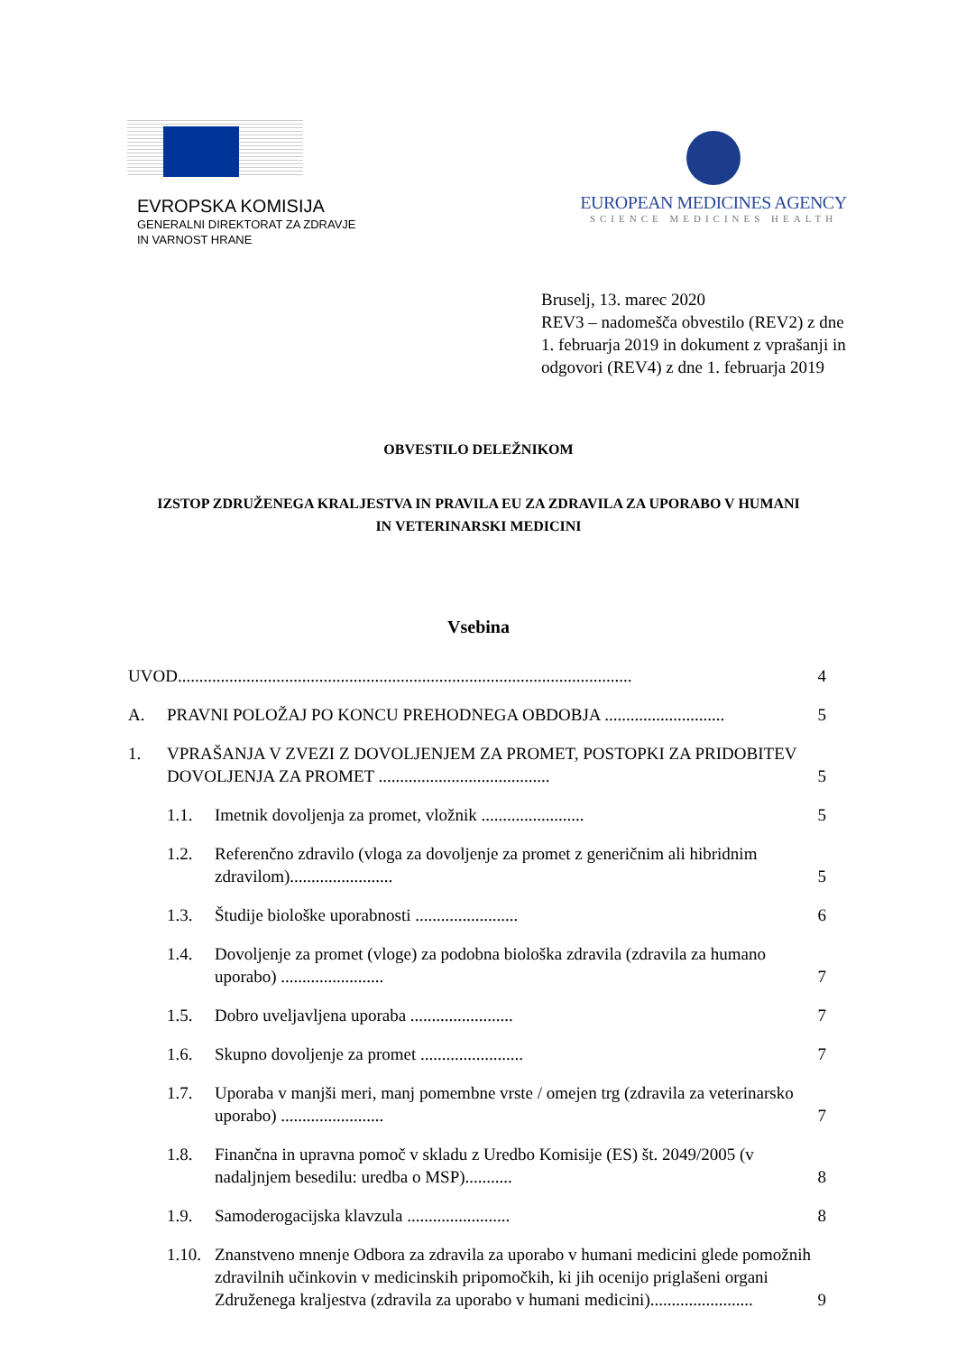EVROPSKA KOMISIJA
GENERALNI DIREKTORAT ZA ZDRAVJE
IN VARNOST HRANE
EUROPEAN MEDICINES AGENCY
SCIENCE MEDICINES HEALTH
Bruselj, 13. marec 2020
REV3 – nadomešča obvestilo (REV2) z dne 1. februarja 2019 in dokument z vprašanji in odgovori (REV4) z dne 1. februarja 2019
OBVESTILO DELEŽNIKOM
IZSTOP ZDRUŽENEGA KRALJESTVA IN PRAVILA EU ZA ZDRAVILA ZA UPORABO V HUMANI IN VETERINARSKI MEDICINI
Vsebina
UVOD.......................................................................................................... 4
A. PRAVNI POLOŽAJ PO KONCU PREHODNEGA OBDOBJA ............................ 5
1. VPRAŠANJA V ZVEZI Z DOVOLJENJEM ZA PROMET, POSTOPKI ZA PRIDOBITEV DOVOLJENJA ZA PROMET ........................................ 5
1.1. Imetnik dovoljenja za promet, vložnik ........................ 5
1.2. Referenčno zdravilo (vloga za dovoljenje za promet z generičnim ali hibridnim zdravilom)........................ 5
1.3. Študije biološke uporabnosti ........................ 6
1.4. Dovoljenje za promet (vloge) za podobna biološka zdravila (zdravila za humano uporabo) ........................ 7
1.5. Dobro uveljavljena uporaba ........................ 7
1.6. Skupno dovoljenje za promet ........................ 7
1.7. Uporaba v manjši meri, manj pomembne vrste / omejen trg (zdravila za veterinarsko uporabo) ........................ 7
1.8. Finančna in upravna pomoč v skladu z Uredbo Komisije (ES) št. 2049/2005 (v nadaljnjem besedilu: uredba o MSP)........... 8
1.9. Samoderogacijska klavzula ........................ 8
1.10.
Znanstveno mnenje Odbora za zdravila za uporabo v humani medicini glede pomožnih zdravilnih učinkovin v medicinskih pripomočkih, ki jih ocenijo priglašeni organi Združenega kraljestva (zdravila za uporabo v humani medicini)........................ 9